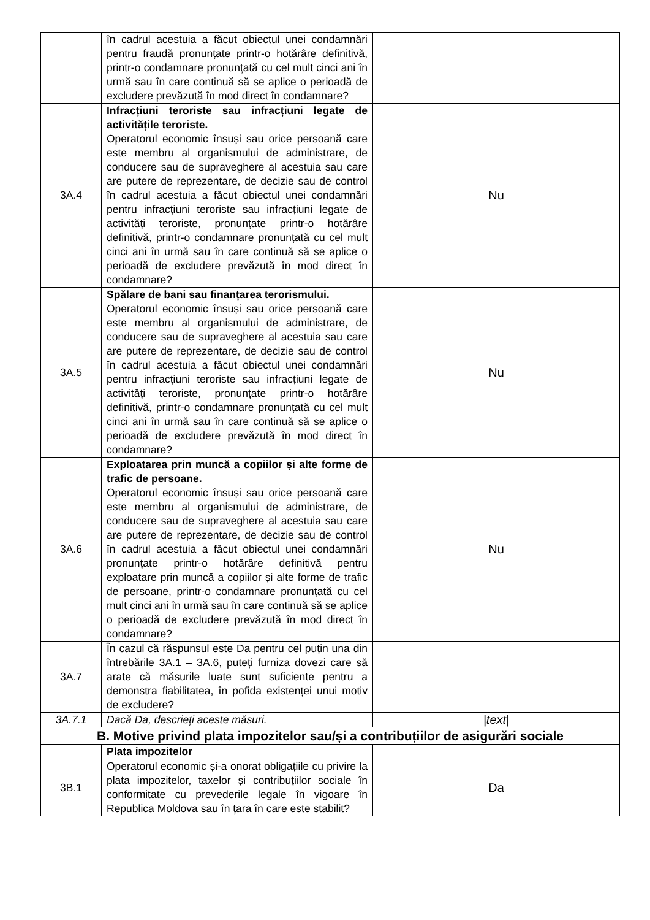| | în cadrul acestuia a făcut obiectul unei condamnări pentru fraudă pronunțate printr-o hotărâre definitivă, printr-o condamnare pronunțată cu cel mult cinci ani în urmă sau în care continuă să se aplice o perioadă de excludere prevăzută în mod direct în condamnare? | |
| 3A.4 | Infracțiuni teroriste sau infracțiuni legate de activitățile teroriste. Operatorul economic însuși sau orice persoană care este membru al organismului de administrare, de conducere sau de supraveghere al acestuia sau care are putere de reprezentare, de decizie sau de control în cadrul acestuia a făcut obiectul unei condamnări pentru infracțiuni teroriste sau infracțiuni legate de activități teroriste, pronunțate printr-o hotărâre definitivă, printr-o condamnare pronunțată cu cel mult cinci ani în urmă sau în care continuă să se aplice o perioadă de excludere prevăzută în mod direct în condamnare? | Nu |
| 3A.5 | Spălare de bani sau finanțarea terorismului. Operatorul economic însuși sau orice persoană care este membru al organismului de administrare, de conducere sau de supraveghere al acestuia sau care are putere de reprezentare, de decizie sau de control în cadrul acestuia a făcut obiectul unei condamnări pentru infracțiuni teroriste sau infracțiuni legate de activități teroriste, pronunțate printr-o hotărâre definitivă, printr-o condamnare pronunțată cu cel mult cinci ani în urmă sau în care continuă să se aplice o perioadă de excludere prevăzută în mod direct în condamnare? | Nu |
| 3A.6 | Exploatarea prin muncă a copiilor și alte forme de trafic de persoane. Operatorul economic însuși sau orice persoană care este membru al organismului de administrare, de conducere sau de supraveghere al acestuia sau care are putere de reprezentare, de decizie sau de control în cadrul acestuia a făcut obiectul unei condamnări pronunțate printr-o hotărâre definitivă pentru exploatare prin muncă a copiilor și alte forme de trafic de persoane, printr-o condamnare pronunțată cu cel mult cinci ani în urmă sau în care continuă să se aplice o perioadă de excludere prevăzută în mod direct în condamnare? | Nu |
| 3A.7 | În cazul că răspunsul este Da pentru cel puțin una din întrebările 3A.1 – 3A.6, puteți furniza dovezi care să arate că măsurile luate sunt suficiente pentru a demonstra fiabilitatea, în pofida existenței unui motiv de excludere? | |
| 3A.7.1 | Dacă Da, descrieți aceste măsuri. | /text/ |
| B. Motive privind plata impozitelor sau/și a contribuțiilor de asigurări sociale | | |
| | Plata impozitelor | |
| 3B.1 | Operatorul economic și-a onorat obligațiile cu privire la plata impozitelor, taxelor și contribuțiilor sociale în conformitate cu prevederile legale în vigoare în Republica Moldova sau în țara în care este stabilit? | Da |